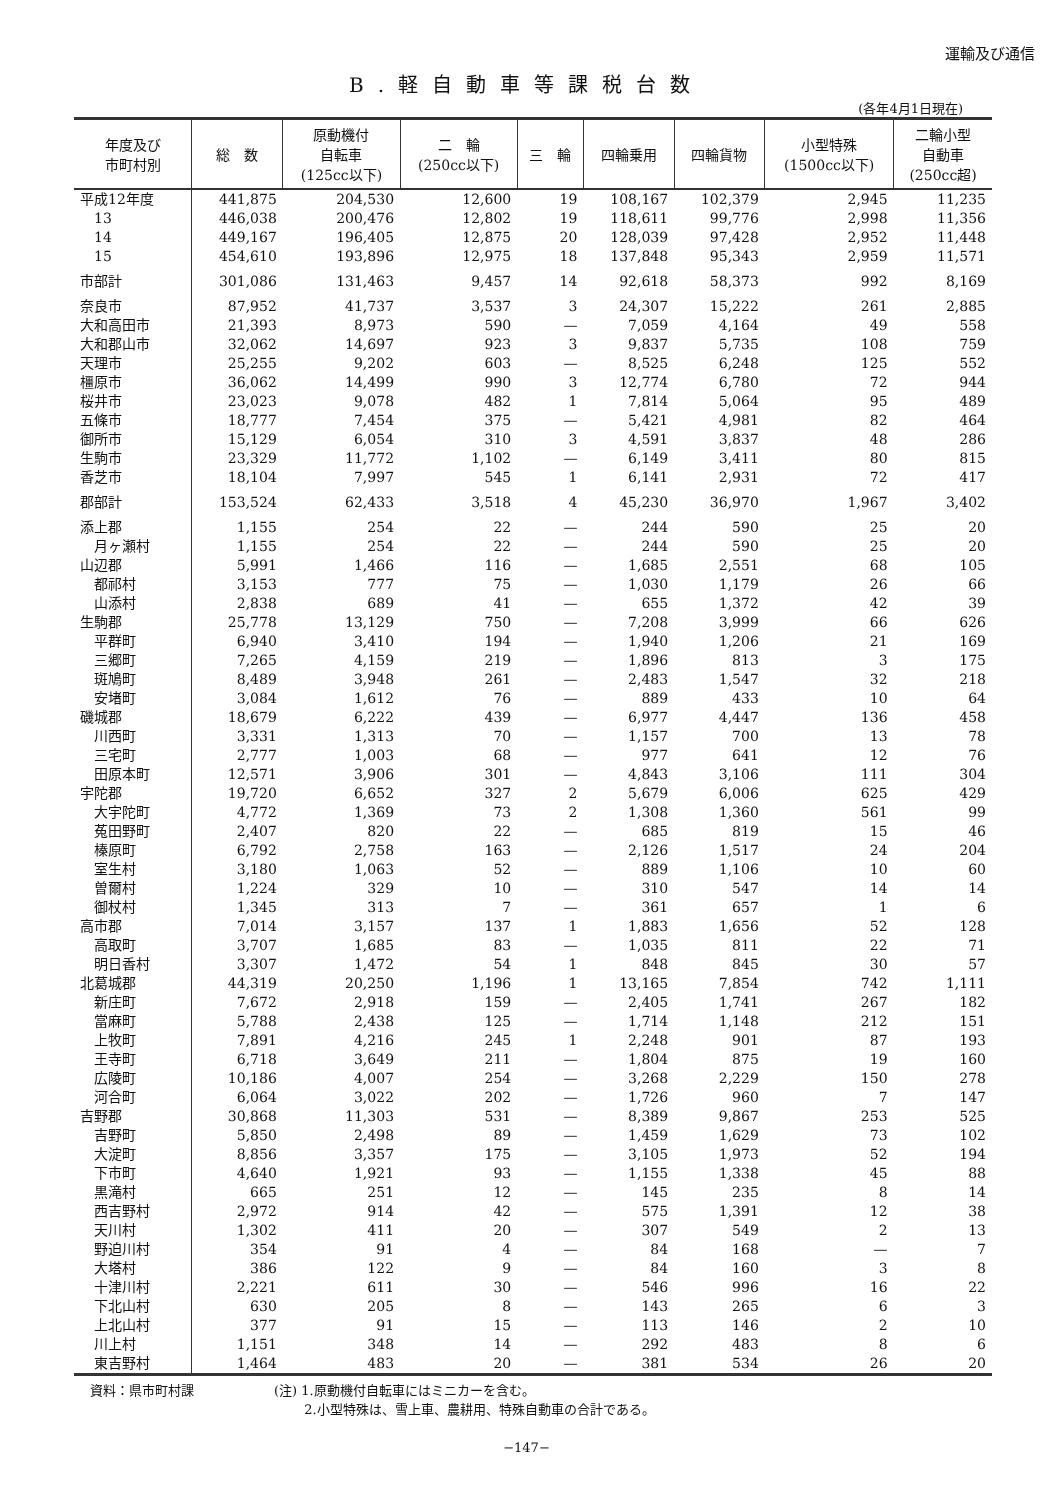運輸及び通信
B.軽自動車等課税台数
(各年4月1日現在)
| 年度及び 市町村別 | 総 数 | 原動機付 自転車 (125cc以下) | 二 輪 (250cc以下) | 三 輪 | 四輪乗用 | 四輪貨物 | 小型特殊 (1500cc以下) | 二輪小型 自動車 (250cc超) |
| --- | --- | --- | --- | --- | --- | --- | --- | --- |
| 平成12年度 | 441,875 | 204,530 | 12,600 | 19 | 108,167 | 102,379 | 2,945 | 11,235 |
| 13 | 446,038 | 200,476 | 12,802 | 19 | 118,611 | 99,776 | 2,998 | 11,356 |
| 14 | 449,167 | 196,405 | 12,875 | 20 | 128,039 | 97,428 | 2,952 | 11,448 |
| 15 | 454,610 | 193,896 | 12,975 | 18 | 137,848 | 95,343 | 2,959 | 11,571 |
| 市部計 | 301,086 | 131,463 | 9,457 | 14 | 92,618 | 58,373 | 992 | 8,169 |
| 奈良市 | 87,952 | 41,737 | 3,537 | 3 | 24,307 | 15,222 | 261 | 2,885 |
| 大和高田市 | 21,393 | 8,973 | 590 | — | 7,059 | 4,164 | 49 | 558 |
| 大和郡山市 | 32,062 | 14,697 | 923 | 3 | 9,837 | 5,735 | 108 | 759 |
| 天理市 | 25,255 | 9,202 | 603 | — | 8,525 | 6,248 | 125 | 552 |
| 橿原市 | 36,062 | 14,499 | 990 | 3 | 12,774 | 6,780 | 72 | 944 |
| 桜井市 | 23,023 | 9,078 | 482 | 1 | 7,814 | 5,064 | 95 | 489 |
| 五條市 | 18,777 | 7,454 | 375 | — | 5,421 | 4,981 | 82 | 464 |
| 御所市 | 15,129 | 6,054 | 310 | 3 | 4,591 | 3,837 | 48 | 286 |
| 生駒市 | 23,329 | 11,772 | 1,102 | — | 6,149 | 3,411 | 80 | 815 |
| 香芝市 | 18,104 | 7,997 | 545 | 1 | 6,141 | 2,931 | 72 | 417 |
| 郡部計 | 153,524 | 62,433 | 3,518 | 4 | 45,230 | 36,970 | 1,967 | 3,402 |
| 添上郡 | 1,155 | 254 | 22 | — | 244 | 590 | 25 | 20 |
| 月ヶ瀬村 | 1,155 | 254 | 22 | — | 244 | 590 | 25 | 20 |
| 山辺郡 | 5,991 | 1,466 | 116 | — | 1,685 | 2,551 | 68 | 105 |
| 都祁村 | 3,153 | 777 | 75 | — | 1,030 | 1,179 | 26 | 66 |
| 山添村 | 2,838 | 689 | 41 | — | 655 | 1,372 | 42 | 39 |
| 生駒郡 | 25,778 | 13,129 | 750 | — | 7,208 | 3,999 | 66 | 626 |
| 平群町 | 6,940 | 3,410 | 194 | — | 1,940 | 1,206 | 21 | 169 |
| 三郷町 | 7,265 | 4,159 | 219 | — | 1,896 | 813 | 3 | 175 |
| 斑鳩町 | 8,489 | 3,948 | 261 | — | 2,483 | 1,547 | 32 | 218 |
| 安堵町 | 3,084 | 1,612 | 76 | — | 889 | 433 | 10 | 64 |
| 磯城郡 | 18,679 | 6,222 | 439 | — | 6,977 | 4,447 | 136 | 458 |
| 川西町 | 3,331 | 1,313 | 70 | — | 1,157 | 700 | 13 | 78 |
| 三宅町 | 2,777 | 1,003 | 68 | — | 977 | 641 | 12 | 76 |
| 田原本町 | 12,571 | 3,906 | 301 | — | 4,843 | 3,106 | 111 | 304 |
| 宇陀郡 | 19,720 | 6,652 | 327 | 2 | 5,679 | 6,006 | 625 | 429 |
| 大宇陀町 | 4,772 | 1,369 | 73 | 2 | 1,308 | 1,360 | 561 | 99 |
| 菟田野町 | 2,407 | 820 | 22 | — | 685 | 819 | 15 | 46 |
| 榛原町 | 6,792 | 2,758 | 163 | — | 2,126 | 1,517 | 24 | 204 |
| 室生村 | 3,180 | 1,063 | 52 | — | 889 | 1,106 | 10 | 60 |
| 曽爾村 | 1,224 | 329 | 10 | — | 310 | 547 | 14 | 14 |
| 御杖村 | 1,345 | 313 | 7 | — | 361 | 657 | 1 | 6 |
| 高市郡 | 7,014 | 3,157 | 137 | 1 | 1,883 | 1,656 | 52 | 128 |
| 高取町 | 3,707 | 1,685 | 83 | — | 1,035 | 811 | 22 | 71 |
| 明日香村 | 3,307 | 1,472 | 54 | 1 | 848 | 845 | 30 | 57 |
| 北葛城郡 | 44,319 | 20,250 | 1,196 | 1 | 13,165 | 7,854 | 742 | 1,111 |
| 新庄町 | 7,672 | 2,918 | 159 | — | 2,405 | 1,741 | 267 | 182 |
| 當麻町 | 5,788 | 2,438 | 125 | — | 1,714 | 1,148 | 212 | 151 |
| 上牧町 | 7,891 | 4,216 | 245 | 1 | 2,248 | 901 | 87 | 193 |
| 王寺町 | 6,718 | 3,649 | 211 | — | 1,804 | 875 | 19 | 160 |
| 広陵町 | 10,186 | 4,007 | 254 | — | 3,268 | 2,229 | 150 | 278 |
| 河合町 | 6,064 | 3,022 | 202 | — | 1,726 | 960 | 7 | 147 |
| 吉野郡 | 30,868 | 11,303 | 531 | — | 8,389 | 9,867 | 253 | 525 |
| 吉野町 | 5,850 | 2,498 | 89 | — | 1,459 | 1,629 | 73 | 102 |
| 大淀町 | 8,856 | 3,357 | 175 | — | 3,105 | 1,973 | 52 | 194 |
| 下市町 | 4,640 | 1,921 | 93 | — | 1,155 | 1,338 | 45 | 88 |
| 黒滝村 | 665 | 251 | 12 | — | 145 | 235 | 8 | 14 |
| 西吉野村 | 2,972 | 914 | 42 | — | 575 | 1,391 | 12 | 38 |
| 天川村 | 1,302 | 411 | 20 | — | 307 | 549 | 2 | 13 |
| 野迫川村 | 354 | 91 | 4 | — | 84 | 168 | — | 7 |
| 大塔村 | 386 | 122 | 9 | — | 84 | 160 | 3 | 8 |
| 十津川村 | 2,221 | 611 | 30 | — | 546 | 996 | 16 | 22 |
| 下北山村 | 630 | 205 | 8 | — | 143 | 265 | 6 | 3 |
| 上北山村 | 377 | 91 | 15 | — | 113 | 146 | 2 | 10 |
| 川上村 | 1,151 | 348 | 14 | — | 292 | 483 | 8 | 6 |
| 東吉野村 | 1,464 | 483 | 20 | — | 381 | 534 | 26 | 20 |
資料：県市町村課 (注) 1.原動機付自転車にはミニカーを含む。
　　 2.小型特殊は、雪上車、農耕用、特殊自動車の合計である。
−147−